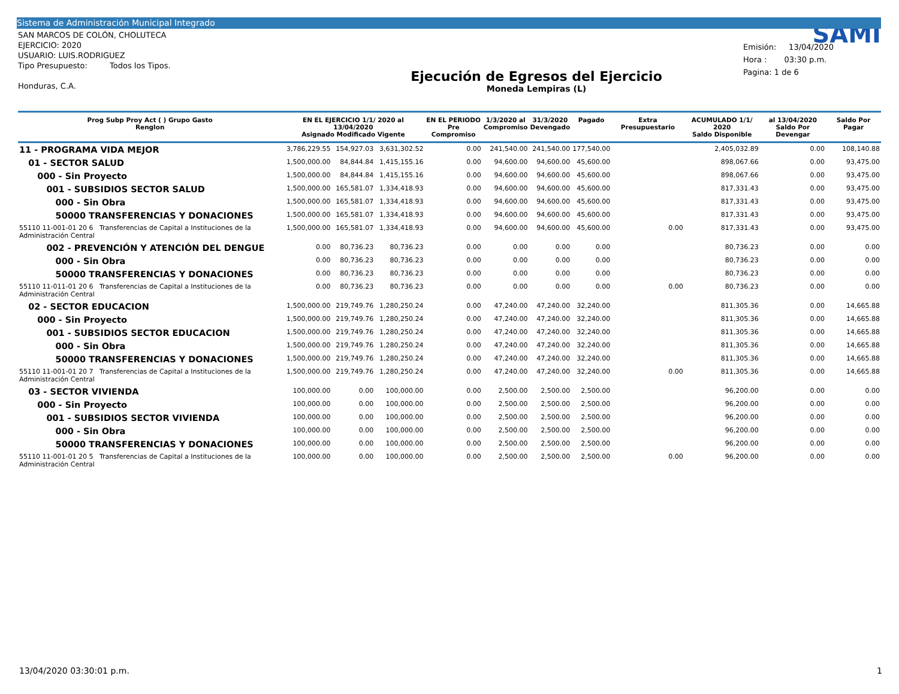Sistema de Administración Municipal Integrado
SAN MARCOS DE COLÓN, CHOLUTECA
EJERCICIO: 2020
USUARIO: LUIS.RODRIGUEZ
Tipo Presupuesto: Todos los Tipos.
Honduras, C.A.
Ejecución de Egresos del Ejercicio
Moneda Lempiras (L)
SAMI
Emisión: 13/04/2020
Hora : 03:30 p.m.
Pagina: 1 de 6
| Prog Subp Proy Act ( ) Grupo Gasto Renglon | EN EL EJERCICIO 1/1/ 2020 al 13/04/2020 Asignado Modificado Vigente | | | EN EL PERIODO Pre Compromiso | 1/3/2020 al Compromiso | 31/3/2020 Devengado | Pagado | Extra Presupuestario | ACUMULADO 1/1/ 2020 Saldo Disponible | al 13/04/2020 Saldo Por Devengar | Saldo Por Pagar |
| --- | --- | --- | --- | --- | --- | --- | --- | --- | --- | --- | --- |
| 11 - PROGRAMA VIDA MEJOR | 3,786,229.55 | 154,927.03 | 3,631,302.52 | 0.00 | 241,540.00 | 241,540.00 | 177,540.00 | | 2,405,032.89 | 0.00 | 108,140.88 |
| 01 - SECTOR SALUD | 1,500,000.00 | 84,844.84 | 1,415,155.16 | 0.00 | 94,600.00 | 94,600.00 | 45,600.00 | | 898,067.66 | 0.00 | 93,475.00 |
| 000 - Sin Proyecto | 1,500,000.00 | 84,844.84 | 1,415,155.16 | 0.00 | 94,600.00 | 94,600.00 | 45,600.00 | | 898,067.66 | 0.00 | 93,475.00 |
| 001 - SUBSIDIOS SECTOR SALUD | 1,500,000.00 | 165,581.07 | 1,334,418.93 | 0.00 | 94,600.00 | 94,600.00 | 45,600.00 | | 817,331.43 | 0.00 | 93,475.00 |
| 000 - Sin Obra | 1,500,000.00 | 165,581.07 | 1,334,418.93 | 0.00 | 94,600.00 | 94,600.00 | 45,600.00 | | 817,331.43 | 0.00 | 93,475.00 |
| 50000 TRANSFERENCIAS Y DONACIONES | 1,500,000.00 | 165,581.07 | 1,334,418.93 | 0.00 | 94,600.00 | 94,600.00 | 45,600.00 | | 817,331.43 | 0.00 | 93,475.00 |
| 55110 11-001-01 20 6 Transferencias de Capital a Instituciones de la Administración Central | 1,500,000.00 | 165,581.07 | 1,334,418.93 | 0.00 | 94,600.00 | 94,600.00 | 45,600.00 | 0.00 | 817,331.43 | 0.00 | 93,475.00 |
| 002 - PREVENCIÓN Y ATENCIÓN DEL DENGUE | 0.00 | 80,736.23 | 80,736.23 | 0.00 | 0.00 | 0.00 | 0.00 | | 80,736.23 | 0.00 | 0.00 |
| 000 - Sin Obra | 0.00 | 80,736.23 | 80,736.23 | 0.00 | 0.00 | 0.00 | 0.00 | | 80,736.23 | 0.00 | 0.00 |
| 50000 TRANSFERENCIAS Y DONACIONES | 0.00 | 80,736.23 | 80,736.23 | 0.00 | 0.00 | 0.00 | 0.00 | | 80,736.23 | 0.00 | 0.00 |
| 55110 11-011-01 20 6 Transferencias de Capital a Instituciones de la Administración Central | 0.00 | 80,736.23 | 80,736.23 | 0.00 | 0.00 | 0.00 | 0.00 | 0.00 | 80,736.23 | 0.00 | 0.00 |
| 02 - SECTOR EDUCACION | 1,500,000.00 | 219,749.76 | 1,280,250.24 | 0.00 | 47,240.00 | 47,240.00 | 32,240.00 | | 811,305.36 | 0.00 | 14,665.88 |
| 000 - Sin Proyecto | 1,500,000.00 | 219,749.76 | 1,280,250.24 | 0.00 | 47,240.00 | 47,240.00 | 32,240.00 | | 811,305.36 | 0.00 | 14,665.88 |
| 001 - SUBSIDIOS SECTOR EDUCACION | 1,500,000.00 | 219,749.76 | 1,280,250.24 | 0.00 | 47,240.00 | 47,240.00 | 32,240.00 | | 811,305.36 | 0.00 | 14,665.88 |
| 000 - Sin Obra | 1,500,000.00 | 219,749.76 | 1,280,250.24 | 0.00 | 47,240.00 | 47,240.00 | 32,240.00 | | 811,305.36 | 0.00 | 14,665.88 |
| 50000 TRANSFERENCIAS Y DONACIONES | 1,500,000.00 | 219,749.76 | 1,280,250.24 | 0.00 | 47,240.00 | 47,240.00 | 32,240.00 | | 811,305.36 | 0.00 | 14,665.88 |
| 55110 11-001-01 20 7 Transferencias de Capital a Instituciones de la Administración Central | 1,500,000.00 | 219,749.76 | 1,280,250.24 | 0.00 | 47,240.00 | 47,240.00 | 32,240.00 | 0.00 | 811,305.36 | 0.00 | 14,665.88 |
| 03 - SECTOR VIVIENDA | 100,000.00 | 0.00 | 100,000.00 | 0.00 | 2,500.00 | 2,500.00 | 2,500.00 | | 96,200.00 | 0.00 | 0.00 |
| 000 - Sin Proyecto | 100,000.00 | 0.00 | 100,000.00 | 0.00 | 2,500.00 | 2,500.00 | 2,500.00 | | 96,200.00 | 0.00 | 0.00 |
| 001 - SUBSIDIOS SECTOR VIVIENDA | 100,000.00 | 0.00 | 100,000.00 | 0.00 | 2,500.00 | 2,500.00 | 2,500.00 | | 96,200.00 | 0.00 | 0.00 |
| 000 - Sin Obra | 100,000.00 | 0.00 | 100,000.00 | 0.00 | 2,500.00 | 2,500.00 | 2,500.00 | | 96,200.00 | 0.00 | 0.00 |
| 50000 TRANSFERENCIAS Y DONACIONES | 100,000.00 | 0.00 | 100,000.00 | 0.00 | 2,500.00 | 2,500.00 | 2,500.00 | | 96,200.00 | 0.00 | 0.00 |
| 55110 11-001-01 20 5 Transferencias de Capital a Instituciones de la Administración Central | 100,000.00 | 0.00 | 100,000.00 | 0.00 | 2,500.00 | 2,500.00 | 2,500.00 | 0.00 | 96,200.00 | 0.00 | 0.00 |
13/04/2020 03:30:01 p.m. 1